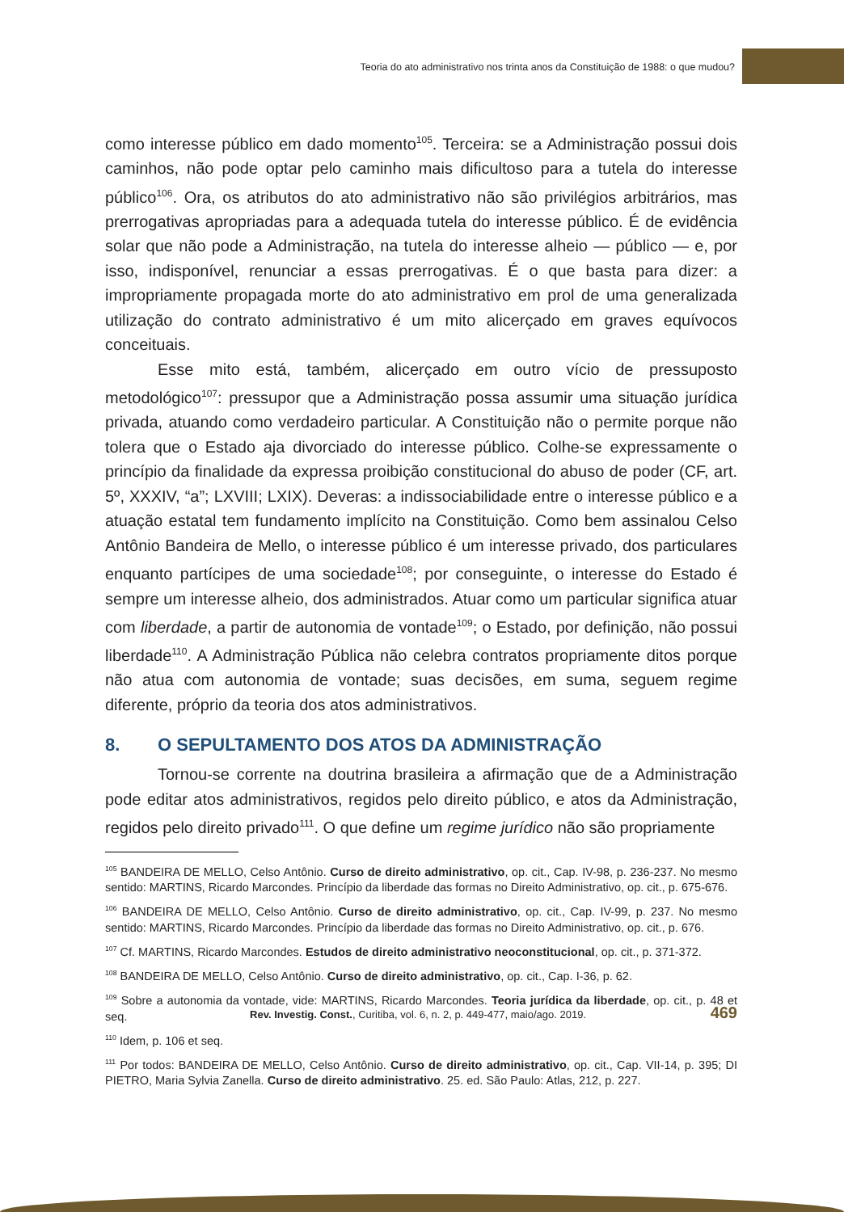Teoria do ato administrativo nos trinta anos da Constituição de 1988: o que mudou?
como interesse público em dado momento<sup>105</sup>. Terceira: se a Administração possui dois caminhos, não pode optar pelo caminho mais dificultoso para a tutela do interesse público<sup>106</sup>. Ora, os atributos do ato administrativo não são privilégios arbitrários, mas prerrogativas apropriadas para a adequada tutela do interesse público. É de evidência solar que não pode a Administração, na tutela do interesse alheio — público — e, por isso, indisponível, renunciar a essas prerrogativas. É o que basta para dizer: a impropriamente propagada morte do ato administrativo em prol de uma generalizada utilização do contrato administrativo é um mito alicerçado em graves equívocos conceituais.
Esse mito está, também, alicerçado em outro vício de pressuposto metodológico<sup>107</sup>: pressupor que a Administração possa assumir uma situação jurídica privada, atuando como verdadeiro particular. A Constituição não o permite porque não tolera que o Estado aja divorciado do interesse público. Colhe-se expressamente o princípio da finalidade da expressa proibição constitucional do abuso de poder (CF, art. 5º, XXXIV, “a”; LXVIII; LXIX). Deveras: a indissociabilidade entre o interesse público e a atuação estatal tem fundamento implícito na Constituição. Como bem assinalou Celso Antônio Bandeira de Mello, o interesse público é um interesse privado, dos particulares enquanto partícipes de uma sociedade<sup>108</sup>; por conseguinte, o interesse do Estado é sempre um interesse alheio, dos administrados. Atuar como um particular significa atuar com liberdade, a partir de autonomia de vontade<sup>109</sup>; o Estado, por definição, não possui liberdade<sup>110</sup>. A Administração Pública não celebra contratos propriamente ditos porque não atua com autonomia de vontade; suas decisões, em suma, seguem regime diferente, próprio da teoria dos atos administrativos.
8. O SEPULTAMENTO DOS ATOS DA ADMINISTRAÇÃO
Tornou-se corrente na doutrina brasileira a afirmação que de a Administração pode editar atos administrativos, regidos pelo direito público, e atos da Administração, regidos pelo direito privado<sup>111</sup>. O que define um regime jurídico não são propriamente
<sup>105</sup> BANDEIRA DE MELLO, Celso Antônio. Curso de direito administrativo, op. cit., Cap. IV-98, p. 236-237. No mesmo sentido: MARTINS, Ricardo Marcondes. Princípio da liberdade das formas no Direito Administrativo, op. cit., p. 675-676.
<sup>106</sup> BANDEIRA DE MELLO, Celso Antônio. Curso de direito administrativo, op. cit., Cap. IV-99, p. 237. No mesmo sentido: MARTINS, Ricardo Marcondes. Princípio da liberdade das formas no Direito Administrativo, op. cit., p. 676.
<sup>107</sup> Cf. MARTINS, Ricardo Marcondes. Estudos de direito administrativo neoconstitucional, op. cit., p. 371-372.
<sup>108</sup> BANDEIRA DE MELLO, Celso Antônio. Curso de direito administrativo, op. cit., Cap. I-36, p. 62.
<sup>109</sup> Sobre a autonomia da vontade, vide: MARTINS, Ricardo Marcondes. Teoria jurídica da liberdade, op. cit., p. 48 et seq.
<sup>110</sup> Idem, p. 106 et seq.
<sup>111</sup> Por todos: BANDEIRA DE MELLO, Celso Antônio. Curso de direito administrativo, op. cit., Cap. VII-14, p. 395; DI PIETRO, Maria Sylvia Zanella. Curso de direito administrativo. 25. ed. São Paulo: Atlas, 212, p. 227.
Rev. Investig. Const., Curitiba, vol. 6, n. 2, p. 449-477, maio/ago. 2019. 469